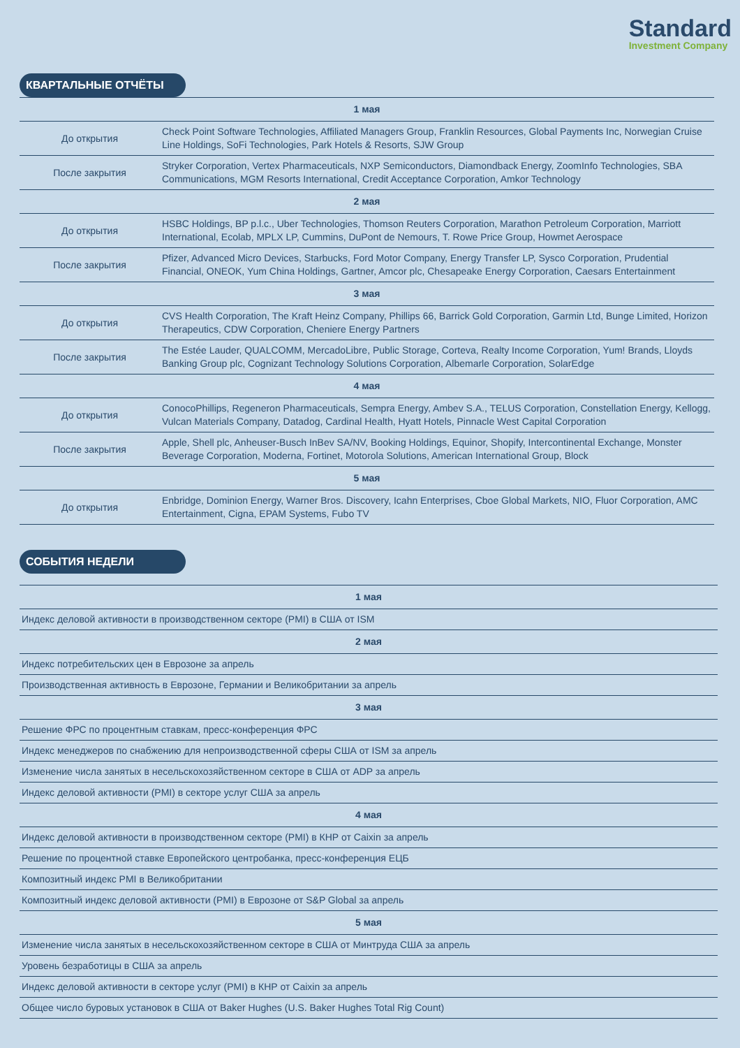Standard
Investment Company
КВАРТАЛЬНЫЕ ОТЧЁТЫ
| 1 мая | |
| До открытия | Check Point Software Technologies, Affiliated Managers Group, Franklin Resources, Global Payments Inc, Norwegian Cruise Line Holdings, SoFi Technologies, Park Hotels & Resorts, SJW Group |
| После закрытия | Stryker Corporation, Vertex Pharmaceuticals, NXP Semiconductors, Diamondback Energy, ZoomInfo Technologies, SBA Communications, MGM Resorts International, Credit Acceptance Corporation, Amkor Technology |
| 2 мая | |
| До открытия | HSBC Holdings, BP p.l.c., Uber Technologies, Thomson Reuters Corporation, Marathon Petroleum Corporation, Marriott International, Ecolab, MPLX LP, Cummins, DuPont de Nemours, T. Rowe Price Group, Howmet Aerospace |
| После закрытия | Pfizer, Advanced Micro Devices, Starbucks, Ford Motor Company, Energy Transfer LP, Sysco Corporation, Prudential Financial, ONEOK, Yum China Holdings, Gartner, Amcor plc, Chesapeake Energy Corporation, Caesars Entertainment |
| 3 мая | |
| До открытия | CVS Health Corporation, The Kraft Heinz Company, Phillips 66, Barrick Gold Corporation, Garmin Ltd, Bunge Limited, Horizon Therapeutics, CDW Corporation, Cheniere Energy Partners |
| После закрытия | The Estée Lauder, QUALCOMM, MercadoLibre, Public Storage, Corteva, Realty Income Corporation, Yum! Brands, Lloyds Banking Group plc, Cognizant Technology Solutions Corporation, Albemarle Corporation, SolarEdge |
| 4 мая | |
| До открытия | ConocoPhillips, Regeneron Pharmaceuticals, Sempra Energy, Ambev S.A., TELUS Corporation, Constellation Energy, Kellogg, Vulcan Materials Company, Datadog, Cardinal Health, Hyatt Hotels, Pinnacle West Capital Corporation |
| После закрытия | Apple, Shell plc, Anheuser-Busch InBev SA/NV, Booking Holdings, Equinor, Shopify, Intercontinental Exchange, Monster Beverage Corporation, Moderna, Fortinet, Motorola Solutions, American International Group, Block |
| 5 мая | |
| До открытия | Enbridge, Dominion Energy, Warner Bros. Discovery, Icahn Enterprises, Cboe Global Markets, NIO, Fluor Corporation, AMC Entertainment, Cigna, EPAM Systems, Fubo TV |
СОБЫТИЯ НЕДЕЛИ
| 1 мая |
| Индекс деловой активности в производственном секторе (PMI) в США от ISM |
| 2 мая |
| Индекс потребительских цен в Еврозоне за апрель |
| Производственная активность в Еврозоне, Германии и Великобритании за апрель |
| 3 мая |
| Решение ФРС по процентным ставкам, пресс-конференция ФРС |
| Индекс менеджеров по снабжению для непроизводственной сферы США от ISM за апрель |
| Изменение числа занятых в несельскохозяйственном секторе в США от ADP за апрель |
| Индекс деловой активности (PMI) в секторе услуг США за апрель |
| 4 мая |
| Индекс деловой активности в производственном секторе (PMI) в КНР от Caixin за апрель |
| Решение по процентной ставке Европейского центробанка, пресс-конференция ЕЦБ |
| Композитный индекс PMI в Великобритании |
| Композитный индекс деловой активности (PMI) в Еврозоне от S&P Global за апрель |
| 5 мая |
| Изменение числа занятых в несельскохозяйственном секторе в США от Минтруда США за апрель |
| Уровень безработицы в США за апрель |
| Индекс деловой активности в секторе услуг (PMI) в КНР от Caixin за апрель |
| Общее число буровых установок в США от Baker Hughes (U.S. Baker Hughes Total Rig Count) |